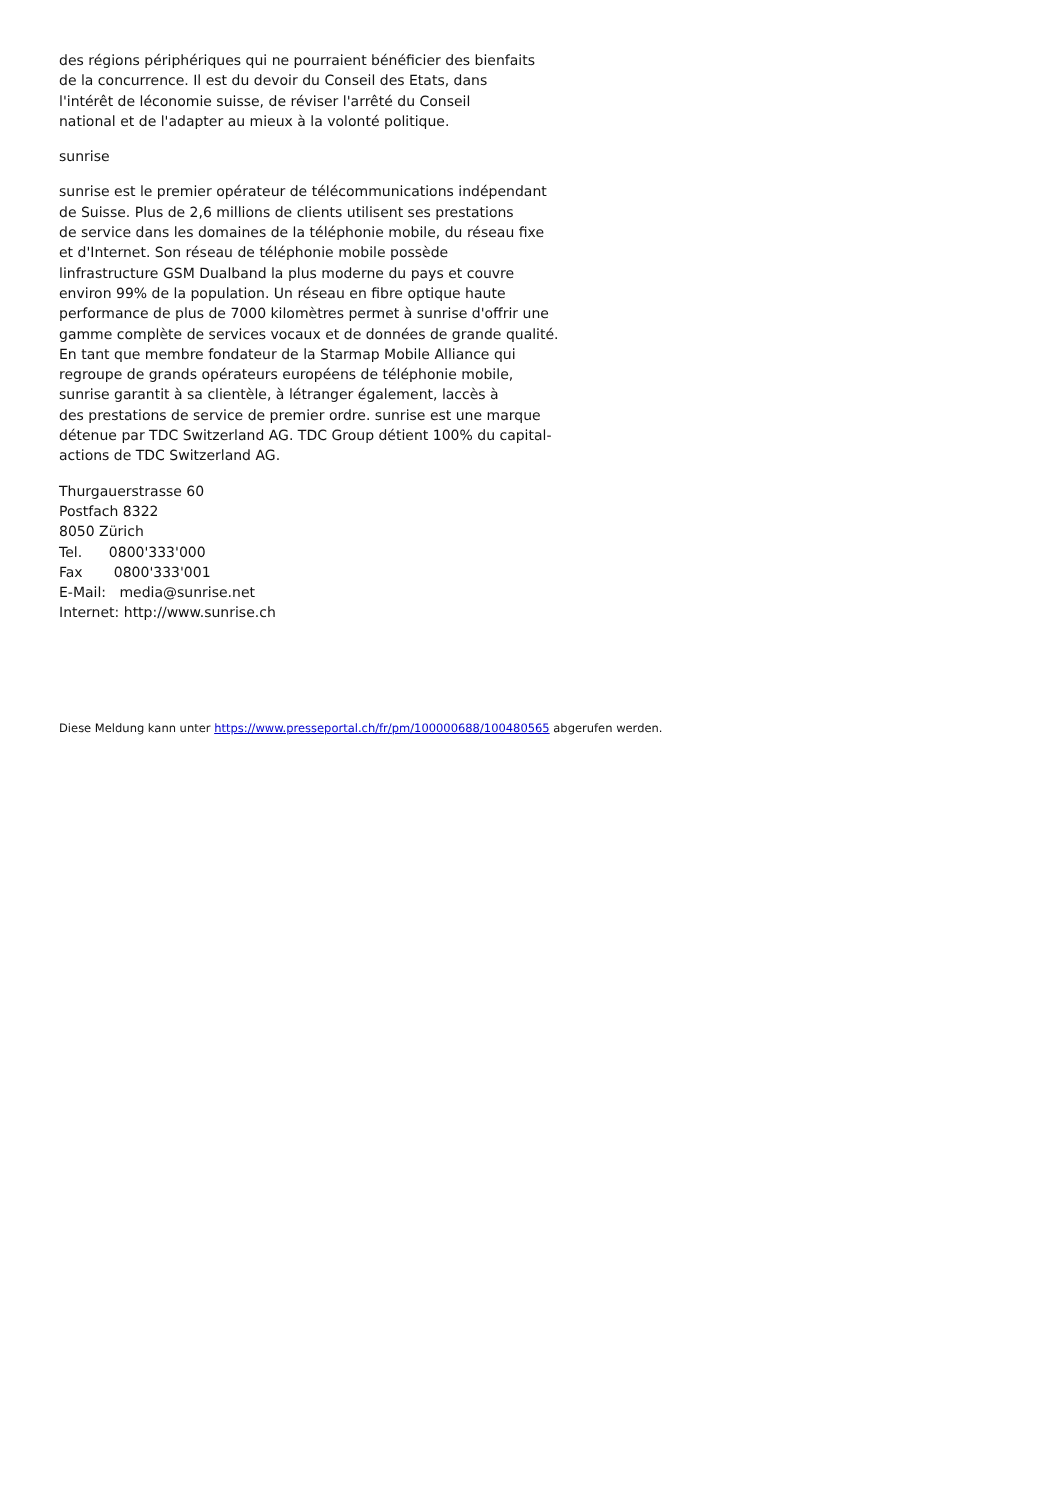des régions périphériques qui ne pourraient bénéficier des bienfaits
de la concurrence. Il est du devoir du Conseil des Etats, dans
l'intérêt de léconomie suisse, de réviser l'arrêté du Conseil
national et de l'adapter au mieux à la volonté politique.
sunrise
sunrise est le premier opérateur de télécommunications indépendant
de Suisse. Plus de 2,6 millions de clients utilisent ses prestations
de service dans les domaines de la téléphonie mobile, du réseau fixe
et d'Internet. Son réseau de téléphonie mobile possède
linfrastructure GSM Dualband la plus moderne du pays et couvre
environ 99% de la population. Un réseau en fibre optique haute
performance de plus de 7000 kilomètres permet à sunrise d'offrir une
gamme complète de services vocaux et de données de grande qualité.
En tant que membre fondateur de la Starmap Mobile Alliance qui
regroupe de grands opérateurs européens de téléphonie mobile,
sunrise garantit à sa clientèle, à létranger également, laccès à
des prestations de service de premier ordre. sunrise est une marque
détenue par TDC Switzerland AG. TDC Group détient 100% du capital-
actions de TDC Switzerland AG.
Thurgauerstrasse 60
Postfach 8322
8050 Zürich
Tel. 0800'333'000
Fax 0800'333'001
E-Mail: media@sunrise.net
Internet: http://www.sunrise.ch
Diese Meldung kann unter https://www.presseportal.ch/fr/pm/100000688/100480565 abgerufen werden.